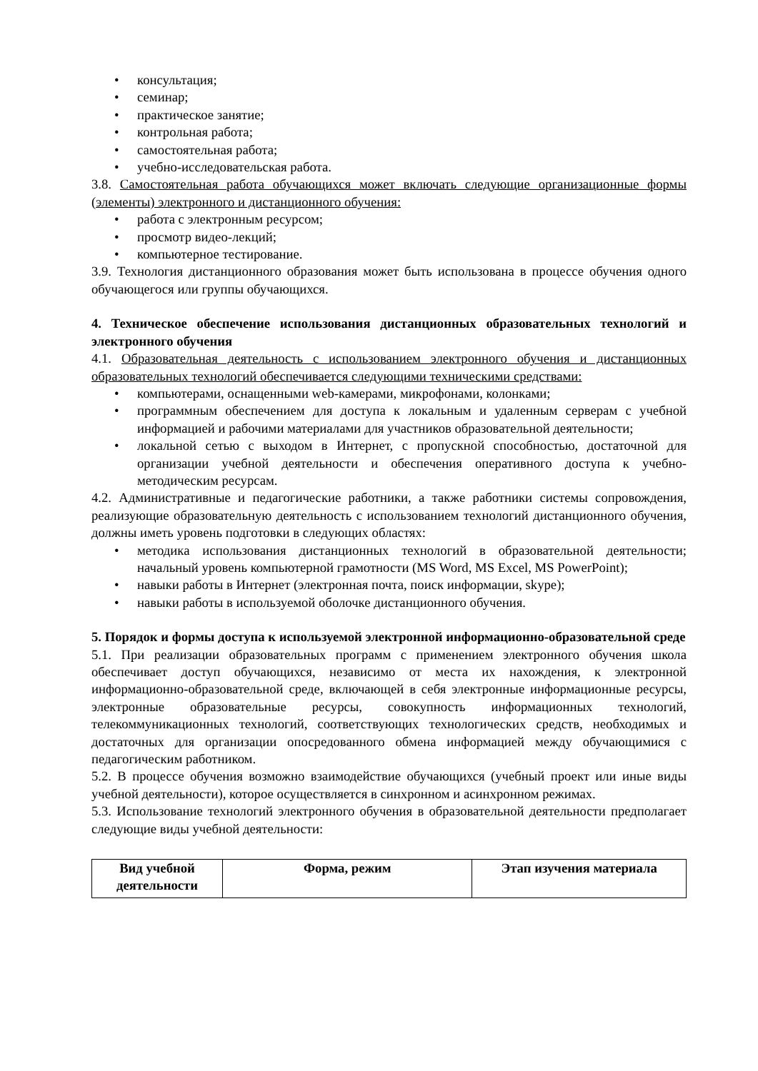• консультация;
• семинар;
• практическое занятие;
• контрольная работа;
• самостоятельная работа;
• учебно-исследовательская работа.
3.8. Самостоятельная работа обучающихся может включать следующие организационные формы (элементы) электронного и дистанционного обучения:
• работа с электронным ресурсом;
• просмотр видео-лекций;
• компьютерное тестирование.
3.9. Технология дистанционного образования может быть использована в процессе обучения одного обучающегося или группы обучающихся.
4. Техническое обеспечение использования дистанционных образовательных технологий и электронного обучения
4.1. Образовательная деятельность с использованием электронного обучения и дистанционных образовательных технологий обеспечивается следующими техническими средствами:
• компьютерами, оснащенными web-камерами, микрофонами, колонками;
• программным обеспечением для доступа к локальным и удаленным серверам с учебной информацией и рабочими материалами для участников образовательной деятельности;
• локальной сетью с выходом в Интернет, с пропускной способностью, достаточной для организации учебной деятельности и обеспечения оперативного доступа к учебно-методическим ресурсам.
4.2. Административные и педагогические работники, а также работники системы сопровождения, реализующие образовательную деятельность с использованием технологий дистанционного обучения, должны иметь уровень подготовки в следующих областях:
• методика использования дистанционных технологий в образовательной деятельности; начальный уровень компьютерной грамотности (MS Word, MS Excel, MS PowerPoint);
• навыки работы в Интернет (электронная почта, поиск информации, skype);
• навыки работы в используемой оболочке дистанционного обучения.
5. Порядок и формы доступа к используемой электронной информационно-образовательной среде
5.1. При реализации образовательных программ с применением электронного обучения школа обеспечивает доступ обучающихся, независимо от места их нахождения, к электронной информационно-образовательной среде, включающей в себя электронные информационные ресурсы, электронные образовательные ресурсы, совокупность информационных технологий, телекоммуникационных технологий, соответствующих технологических средств, необходимых и достаточных для организации опосредованного обмена информацией между обучающимися с педагогическим работником.
5.2. В процессе обучения возможно взаимодействие обучающихся (учебный проект или иные виды учебной деятельности), которое осуществляется в синхронном и асинхронном режимах.
5.3. Использование технологий электронного обучения в образовательной деятельности предполагает следующие виды учебной деятельности:
| Вид учебной деятельности | Форма, режим | Этап изучения материала |
| --- | --- | --- |